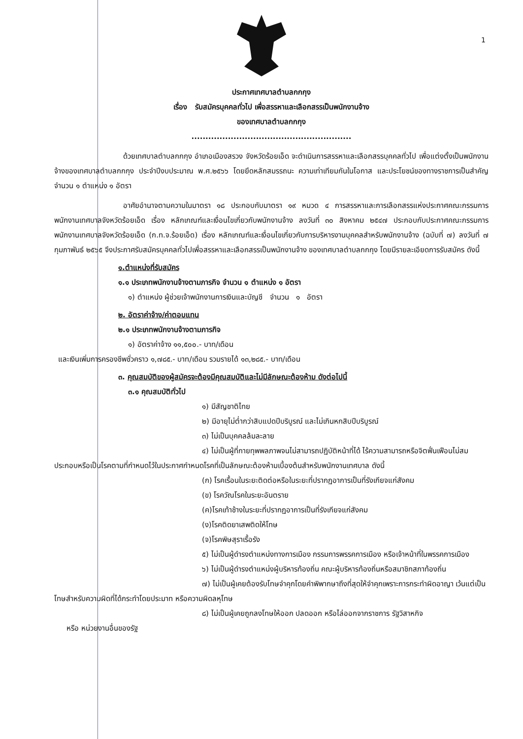1
ประกาศเทศบาลตำบลกกกุง
เรื่อง รับสมัครบุคคลทั่วไป เพื่อสรรหาและเลือกสรรเป็นพนักงานจ้าง
ของเทศบาลตำบลกกกุง
.........................................................
ด้วยเทศบาลตำบลกกกุง อำเภอเมืองสรวง จังหวัดร้อยเอ็ด จะดำเนินการสรรหาและเลือกสรรบุคคลทั่วไป เพื่อแต่งตั้งเป็นพนักงานจ้างของเทศบาลตำบลกกกุง ประจำปีงบประมาณ พ.ศ.๒๕๖๖ โดยยึดหลักสมรรถนะ ความเท่าเทียมกันในโอกาส และประโยชน์ของทางราชการเป็นสำคัญ จำนวน ๑ ตำแหน่ง ๑ อัตรา
อาศัยอำนาจตามความในมาตรา ๑๘ ประกอบกับมาตรา ๑๙ หมวด ๔ การสรรหาและการเลือกสรรแห่งประกาศคณะกรรมการพนักงานเทศบาลจังหวัดร้อยเอ็ด เรื่อง หลักเกณฑ์และเงื่อนไขเกี่ยวกับพนักงานจ้าง ลงวันที่ ๓๐ สิงหาคม ๒๕๔๗ ประกอบกับประกาศคณะกรรมการพนักงานเทศบาลจังหวัดร้อยเอ็ด (ก.ท.จ.ร้อยเอ็ด) เรื่อง หลักเกณฑ์และเงื่อนไขเกี่ยวกับการบริหารงานบุคคลสำหรับพนักงานจ้าง (ฉบับที่ ๗) ลงวันที่ ๗ กุมภาพันธ์ ๒๕๖๕ จึงประกาศรับสมัครบุคคลทั่วไปเพื่อสรรหาและเลือกสรรเป็นพนักงานจ้าง ของเทศบาลตำบลกกกุง โดยมีรายละเอียดการรับสมัคร ดังนี้
๑.ตำแหน่งที่รับสมัคร
๑.๑ ประเภทพนักงานจ้างตามภารกิจ จำนวน ๑ ตำแหน่ง ๑ อัตรา
๑) ตำแหน่ง ผู้ช่วยเจ้าพนักงานการเงินและบัญชี จำนวน ๑ อัตรา
๒. อัตราค่าจ้าง/ค่าตอบแทน
๒.๑ ประเภทพนักงานจ้างตามภารกิจ
๑) อัตราค่าจ้าง ๑๑,๕๐๐.- บาท/เดือน
และเงินเพิ่มการครองชีพชั่วคราว ๑,๗๘๕.- บาท/เดือน รวมรายได้ ๑๓,๒๘๕.- บาท/เดือน
๓. คุณสมบัติของผู้สมัครจะต้องมีคุณสมบัติและไม่มีลักษณะต้องห้าม ดังต่อไปนี้
๓.๑ คุณสมบัติทั่วไป
๑) มีสัญชาติไทย
๒) มีอายุไม่ต่ำกว่าสิบแปดปีบริบูรณ์ และไม่เกินหกสิบปีบริบูรณ์
๓) ไม่เป็นบุคคลล้มละลาย
๔) ไม่เป็นผู้ที่กายทุพพลภาพจนไม่สามารถปฏิบัติหน้าที่ได้ ไร้ความสามารถหรือจิตฟั่นเฟือนไม่สมประกอบหรือเป็นโรคตามที่กำหนดไว้ในประกาศกำหนดโรคที่เป็นลักษณะต้องห้ามเบื้องต้นสำหรับพนักงานเทศบาล ดังนี้
(ก) โรคเรื้อนในระยะติดต่อหรือในระยะที่ปรากฏอาการเป็นที่รังเกียจแก่สังคม
(ข) โรควัณโรคในระยะอันตราย
(ค)โรคเท้าช้างในระยะที่ปรากฏอาการเป็นที่รังเกียจแก่สังคม
(ง)โรคติดยาเสพติดให้โทษ
(จ)โรคพิษสุราเรื้อรัง
๕) ไม่เป็นผู้ดำรงตำแหน่งทางการเมือง กรรมการพรรคการเมือง หรือเจ้าหน้าที่ในพรรคการเมือง
๖) ไม่เป็นผู้ดำรงตำแหน่งผู้บริหารท้องถิ่น คณะผู้บริหารท้องถิ่นหรือสมาชิกสภาท้องถิ่น
๗) ไม่เป็นผู้เคยต้องรับโทษจำคุกโดยคำพิพากษาถึงที่สุดให้จำคุกเพราะการกระทำผิดอาญา เว้นแต่เป็นโทษสำหรับความผิดที่ได้กระทำโดยประมาท หรือความผิดลหุโทษ
๘) ไม่เป็นผู้เคยถูกลงโทษให้ออก ปลดออก หรือไล่ออกจากราชการ รัฐวิสาหกิจ
หรือ หน่วยงานอื่นของรัฐ